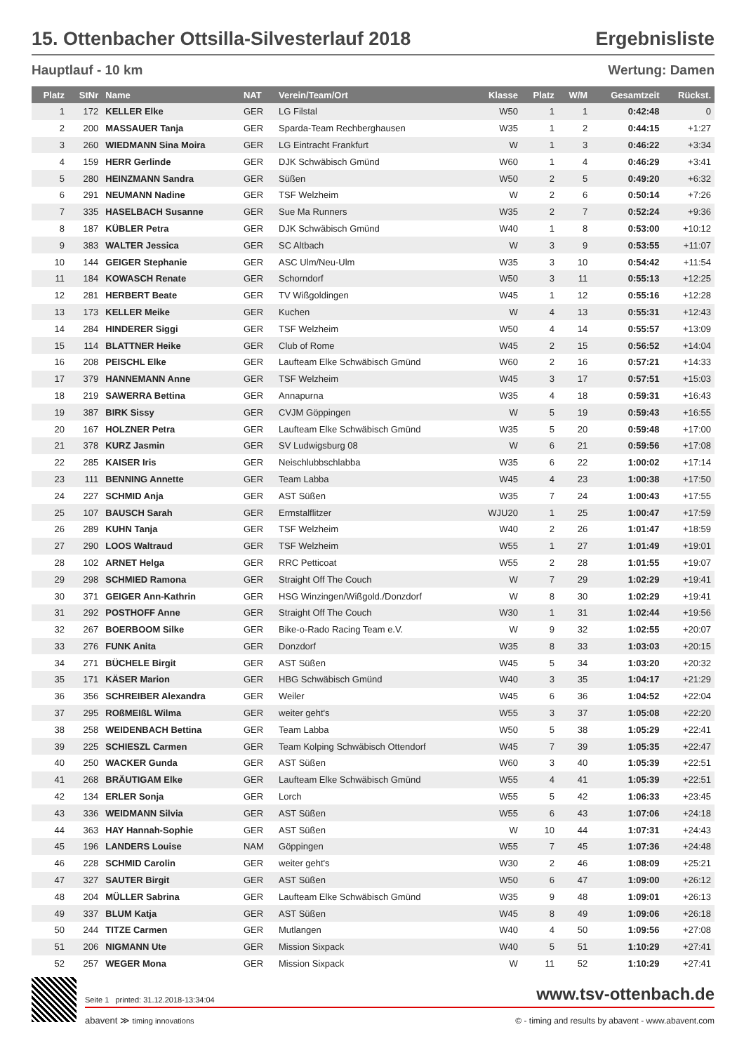15. Ottenbacher Ottsilla-Silvesterlauf 2018 Ergebnisliste
Hauptlauf - 10 km Wertung: Damen
| Platz | StNr | Name | NAT | Verein/Team/Ort | Klasse | Platz | W/M | Gesamtzeit | Rückst. |
| --- | --- | --- | --- | --- | --- | --- | --- | --- | --- |
| 1 | 172 | KELLER Elke | GER | LG Filstal | W50 | 1 | 1 | 0:42:48 | 0 |
| 2 | 200 | MASSAUER Tanja | GER | Sparda-Team Rechberghausen | W35 | 1 | 2 | 0:44:15 | +1:27 |
| 3 | 260 | WIEDMANN Sina Moira | GER | LG Eintracht Frankfurt | W | 1 | 3 | 0:46:22 | +3:34 |
| 4 | 159 | HERR Gerlinde | GER | DJK Schwäbisch Gmünd | W60 | 1 | 4 | 0:46:29 | +3:41 |
| 5 | 280 | HEINZMANN Sandra | GER | Süßen | W50 | 2 | 5 | 0:49:20 | +6:32 |
| 6 | 291 | NEUMANN Nadine | GER | TSF Welzheim | W | 2 | 6 | 0:50:14 | +7:26 |
| 7 | 335 | HASELBACH Susanne | GER | Sue Ma Runners | W35 | 2 | 7 | 0:52:24 | +9:36 |
| 8 | 187 | KÜBLER Petra | GER | DJK Schwäbisch Gmünd | W40 | 1 | 8 | 0:53:00 | +10:12 |
| 9 | 383 | WALTER Jessica | GER | SC Altbach | W | 3 | 9 | 0:53:55 | +11:07 |
| 10 | 144 | GEIGER Stephanie | GER | ASC Ulm/Neu-Ulm | W35 | 3 | 10 | 0:54:42 | +11:54 |
| 11 | 184 | KOWASCH Renate | GER | Schorndorf | W50 | 3 | 11 | 0:55:13 | +12:25 |
| 12 | 281 | HERBERT Beate | GER | TV Wißgoldingen | W45 | 1 | 12 | 0:55:16 | +12:28 |
| 13 | 173 | KELLER Meike | GER | Kuchen | W | 4 | 13 | 0:55:31 | +12:43 |
| 14 | 284 | HINDERER Siggi | GER | TSF Welzheim | W50 | 4 | 14 | 0:55:57 | +13:09 |
| 15 | 114 | BLATTNER Heike | GER | Club of Rome | W45 | 2 | 15 | 0:56:52 | +14:04 |
| 16 | 208 | PEISCHL Elke | GER | Laufteam Elke Schwäbisch Gmünd | W60 | 2 | 16 | 0:57:21 | +14:33 |
| 17 | 379 | HANNEMANN Anne | GER | TSF Welzheim | W45 | 3 | 17 | 0:57:51 | +15:03 |
| 18 | 219 | SAWERRA Bettina | GER | Annapurna | W35 | 4 | 18 | 0:59:31 | +16:43 |
| 19 | 387 | BIRK Sissy | GER | CVJM Göppingen | W | 5 | 19 | 0:59:43 | +16:55 |
| 20 | 167 | HOLZNER Petra | GER | Laufteam Elke Schwäbisch Gmünd | W35 | 5 | 20 | 0:59:48 | +17:00 |
| 21 | 378 | KURZ Jasmin | GER | SV Ludwigsburg 08 | W | 6 | 21 | 0:59:56 | +17:08 |
| 22 | 285 | KAISER Iris | GER | Neischlubbschlabba | W35 | 6 | 22 | 1:00:02 | +17:14 |
| 23 | 111 | BENNING Annette | GER | Team Labba | W45 | 4 | 23 | 1:00:38 | +17:50 |
| 24 | 227 | SCHMID Anja | GER | AST Süßen | W35 | 7 | 24 | 1:00:43 | +17:55 |
| 25 | 107 | BAUSCH Sarah | GER | Ermstalflitzer | WJU20 | 1 | 25 | 1:00:47 | +17:59 |
| 26 | 289 | KUHN Tanja | GER | TSF Welzheim | W40 | 2 | 26 | 1:01:47 | +18:59 |
| 27 | 290 | LOOS Waltraud | GER | TSF Welzheim | W55 | 1 | 27 | 1:01:49 | +19:01 |
| 28 | 102 | ARNET Helga | GER | RRC Petticoat | W55 | 2 | 28 | 1:01:55 | +19:07 |
| 29 | 298 | SCHMIED Ramona | GER | Straight Off The Couch | W | 7 | 29 | 1:02:29 | +19:41 |
| 30 | 371 | GEIGER Ann-Kathrin | GER | HSG Winzingen/Wißgold./Donzdorf | W | 8 | 30 | 1:02:29 | +19:41 |
| 31 | 292 | POSTHOFF Anne | GER | Straight Off The Couch | W30 | 1 | 31 | 1:02:44 | +19:56 |
| 32 | 267 | BOERBOOM Silke | GER | Bike-o-Rado Racing Team e.V. | W | 9 | 32 | 1:02:55 | +20:07 |
| 33 | 276 | FUNK Anita | GER | Donzdorf | W35 | 8 | 33 | 1:03:03 | +20:15 |
| 34 | 271 | BÜCHELE Birgit | GER | AST Süßen | W45 | 5 | 34 | 1:03:20 | +20:32 |
| 35 | 171 | KÄSER Marion | GER | HBG Schwäbisch Gmünd | W40 | 3 | 35 | 1:04:17 | +21:29 |
| 36 | 356 | SCHREIBER Alexandra | GER | Weiler | W45 | 6 | 36 | 1:04:52 | +22:04 |
| 37 | 295 | ROßMEIßL Wilma | GER | weiter geht's | W55 | 3 | 37 | 1:05:08 | +22:20 |
| 38 | 258 | WEIDENBACH Bettina | GER | Team Labba | W50 | 5 | 38 | 1:05:29 | +22:41 |
| 39 | 225 | SCHIESZL Carmen | GER | Team Kolping Schwäbisch Ottendorf | W45 | 7 | 39 | 1:05:35 | +22:47 |
| 40 | 250 | WACKER Gunda | GER | AST Süßen | W60 | 3 | 40 | 1:05:39 | +22:51 |
| 41 | 268 | BRÄUTIGAM Elke | GER | Laufteam Elke Schwäbisch Gmünd | W55 | 4 | 41 | 1:05:39 | +22:51 |
| 42 | 134 | ERLER Sonja | GER | Lorch | W55 | 5 | 42 | 1:06:33 | +23:45 |
| 43 | 336 | WEIDMANN Silvia | GER | AST Süßen | W55 | 6 | 43 | 1:07:06 | +24:18 |
| 44 | 363 | HAY Hannah-Sophie | GER | AST Süßen | W | 10 | 44 | 1:07:31 | +24:43 |
| 45 | 196 | LANDERS Louise | NAM | Göppingen | W55 | 7 | 45 | 1:07:36 | +24:48 |
| 46 | 228 | SCHMID Carolin | GER | weiter geht's | W30 | 2 | 46 | 1:08:09 | +25:21 |
| 47 | 327 | SAUTER Birgit | GER | AST Süßen | W50 | 6 | 47 | 1:09:00 | +26:12 |
| 48 | 204 | MÜLLER Sabrina | GER | Laufteam Elke Schwäbisch Gmünd | W35 | 9 | 48 | 1:09:01 | +26:13 |
| 49 | 337 | BLUM Katja | GER | AST Süßen | W45 | 8 | 49 | 1:09:06 | +26:18 |
| 50 | 244 | TITZE Carmen | GER | Mutlangen | W40 | 4 | 50 | 1:09:56 | +27:08 |
| 51 | 206 | NIGMANN Ute | GER | Mission Sixpack | W40 | 5 | 51 | 1:10:29 | +27:41 |
| 52 | 257 | WEGER Mona | GER | Mission Sixpack | W | 11 | 52 | 1:10:29 | +27:41 |
Seite 1 printed: 31.12.2018-13:34:04 www.tsv-ottenbach.de
abavent ≫ timing innovations © - timing and results by abavent - www.abavent.com